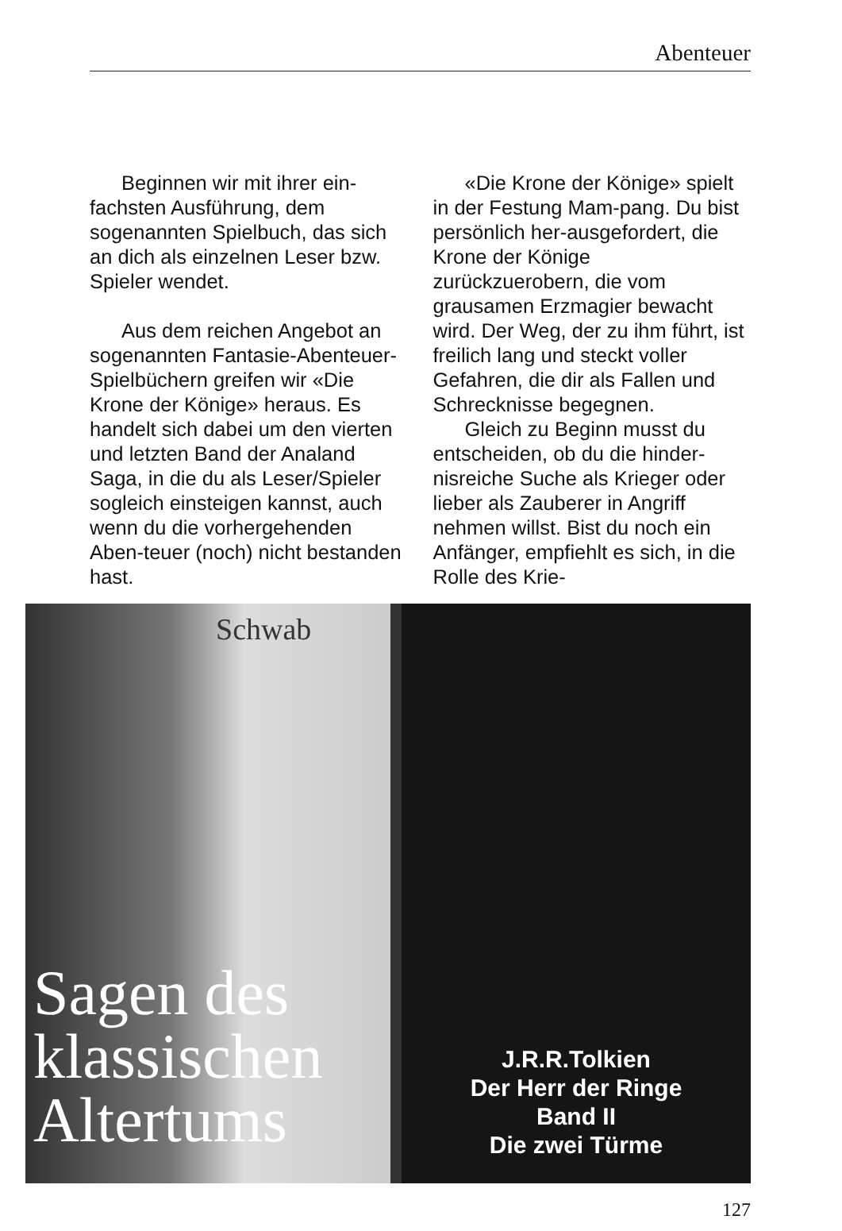Abenteuer
Beginnen wir mit ihrer ein-fachsten Ausführung, dem sogenannten Spielbuch, das sich an dich als einzelnen Leser bzw. Spieler wendet.
Aus dem reichen Angebot an sogenannten Fantasie-Abenteuer-Spielbüchern greifen wir «Die Krone der Könige» heraus. Es handelt sich dabei um den vierten und letzten Band der Analand Saga, in die du als Leser/Spieler sogleich einsteigen kannst, auch wenn du die vorhergehenden Aben-teuer (noch) nicht bestanden hast.
«Die Krone der Könige» spielt in der Festung Mam-pang. Du bist persönlich her-ausgefordert, die Krone der Könige zurückzuerobern, die vom grausamen Erzmagier bewacht wird. Der Weg, der zu ihm führt, ist freilich lang und steckt voller Gefahren, die dir als Fallen und Schrecknisse begegnen.
Gleich zu Beginn musst du entscheiden, ob du die hinder-nisreiche Suche als Krieger oder lieber als Zauberer in Angriff nehmen willst. Bist du noch ein Anfänger, empfiehlt es sich, in die Rolle des Krie-
Schwab
Sagen des
klassischen
Altertums
J.R.R.Tolkien
Der Herr der Ringe
Band II
Die zwei Türme
127